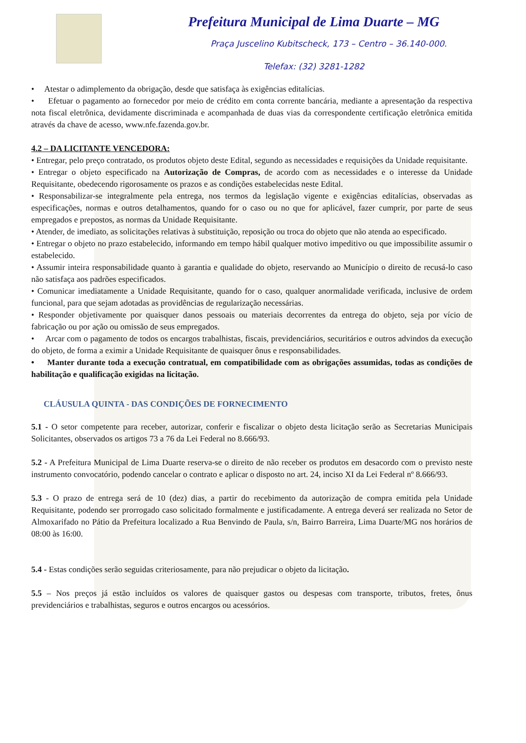Prefeitura Municipal de Lima Duarte – MG
Praça Juscelino Kubitscheck, 173 – Centro – 36.140-000.
Telefax: (32) 3281-1282
• Atestar o adimplemento da obrigação, desde que satisfaça às exigências editalícias.
• Efetuar o pagamento ao fornecedor por meio de crédito em conta corrente bancária, mediante a apresentação da respectiva nota fiscal eletrônica, devidamente discriminada e acompanhada de duas vias da correspondente certificação eletrônica emitida através da chave de acesso, www.nfe.fazenda.gov.br.
4.2 – DA LICITANTE VENCEDORA:
• Entregar, pelo preço contratado, os produtos objeto deste Edital, segundo as necessidades e requisições da Unidade requisitante.
• Entregar o objeto especificado na Autorização de Compras, de acordo com as necessidades e o interesse da Unidade Requisitante, obedecendo rigorosamente os prazos e as condições estabelecidas neste Edital.
• Responsabilizar-se integralmente pela entrega, nos termos da legislação vigente e exigências editalícias, observadas as especificações, normas e outros detalhamentos, quando for o caso ou no que for aplicável, fazer cumprir, por parte de seus empregados e prepostos, as normas da Unidade Requisitante.
• Atender, de imediato, as solicitações relativas à substituição, reposição ou troca do objeto que não atenda ao especificado.
• Entregar o objeto no prazo estabelecido, informando em tempo hábil qualquer motivo impeditivo ou que impossibilite assumir o estabelecido.
• Assumir inteira responsabilidade quanto à garantia e qualidade do objeto, reservando ao Município o direito de recusá-lo caso não satisfaça aos padrões especificados.
• Comunicar imediatamente a Unidade Requisitante, quando for o caso, qualquer anormalidade verificada, inclusive de ordem funcional, para que sejam adotadas as providências de regularização necessárias.
• Responder objetivamente por quaisquer danos pessoais ou materiais decorrentes da entrega do objeto, seja por vício de fabricação ou por ação ou omissão de seus empregados.
• Arcar com o pagamento de todos os encargos trabalhistas, fiscais, previdenciários, securitários e outros advindos da execução do objeto, de forma a eximir a Unidade Requisitante de quaisquer ônus e responsabilidades.
• Manter durante toda a execução contratual, em compatibilidade com as obrigações assumidas, todas as condições de habilitação e qualificação exigidas na licitação.
CLÁUSULA QUINTA - DAS CONDIÇÕES DE FORNECIMENTO
5.1 - O setor competente para receber, autorizar, conferir e fiscalizar o objeto desta licitação serão as Secretarias Municipais Solicitantes, observados os artigos 73 a 76 da Lei Federal no 8.666/93.
5.2 - A Prefeitura Municipal de Lima Duarte reserva-se o direito de não receber os produtos em desacordo com o previsto neste instrumento convocatório, podendo cancelar o contrato e aplicar o disposto no art. 24, inciso XI da Lei Federal nº 8.666/93.
5.3 - O prazo de entrega será de 10 (dez) dias, a partir do recebimento da autorização de compra emitida pela Unidade Requisitante, podendo ser prorrogado caso solicitado formalmente e justificadamente. A entrega deverá ser realizada no Setor de Almoxarifado no Pátio da Prefeitura localizado a Rua Benvindo de Paula, s/n, Bairro Barreira, Lima Duarte/MG nos horários de 08:00 às 16:00.
5.4 - Estas condições serão seguidas criteriosamente, para não prejudicar o objeto da licitação.
5.5 – Nos preços já estão incluídos os valores de quaisquer gastos ou despesas com transporte, tributos, fretes, ônus previdenciários e trabalhistas, seguros e outros encargos ou acessórios.